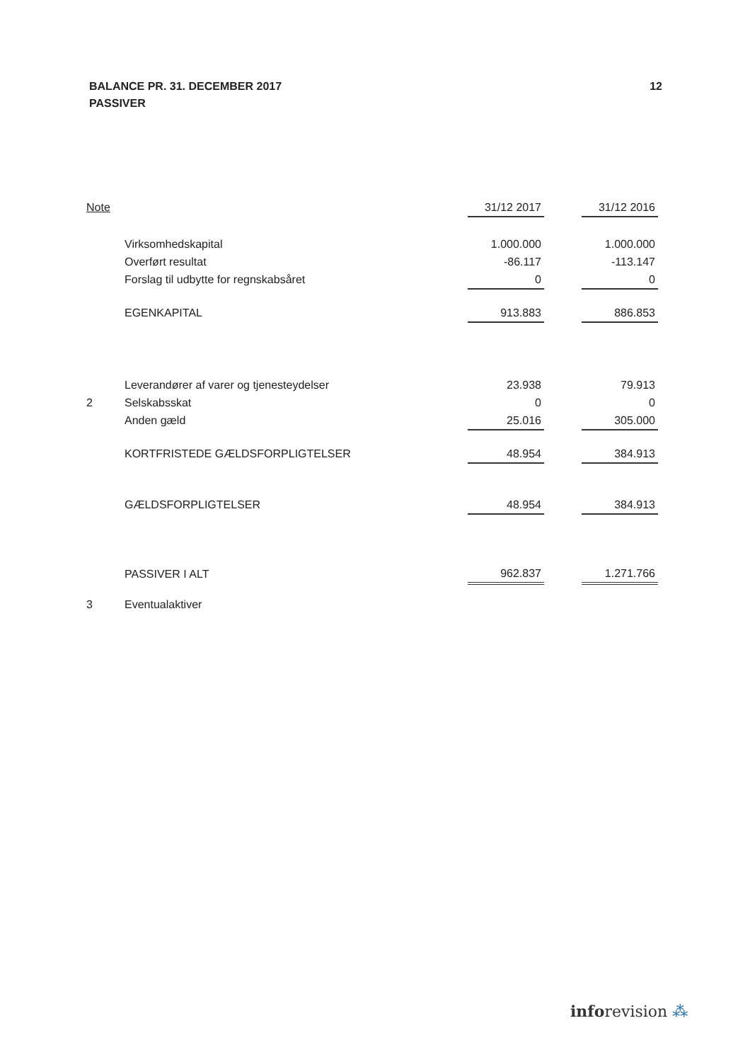12 BALANCE PR. 31. DECEMBER 2017
PASSIVER
| Note | | 31/12 2017 | | 31/12 2016 |
| --- | --- | --- | --- | --- |
| | Virksomhedskapital | 1.000.000 | | 1.000.000 |
| | Overført resultat | -86.117 | | -113.147 |
| | Forslag til udbytte for regnskabsåret | 0 | | 0 |
| | EGENKAPITAL | 913.883 | | 886.853 |
| | Leverandører af varer og tjenesteydelser | 23.938 | | 79.913 |
| 2 | Selskabsskat | 0 | | 0 |
| | Anden gæld | 25.016 | | 305.000 |
| | KORTFRISTEDE GÆLDSFORPLIGTELSER | 48.954 | | 384.913 |
| | GÆLDSFORPLIGTELSER | 48.954 | | 384.913 |
| | PASSIVER I ALT | 962.837 | | 1.271.766 |
| 3 | Eventualaktiver | | | |
inforevision ⁂